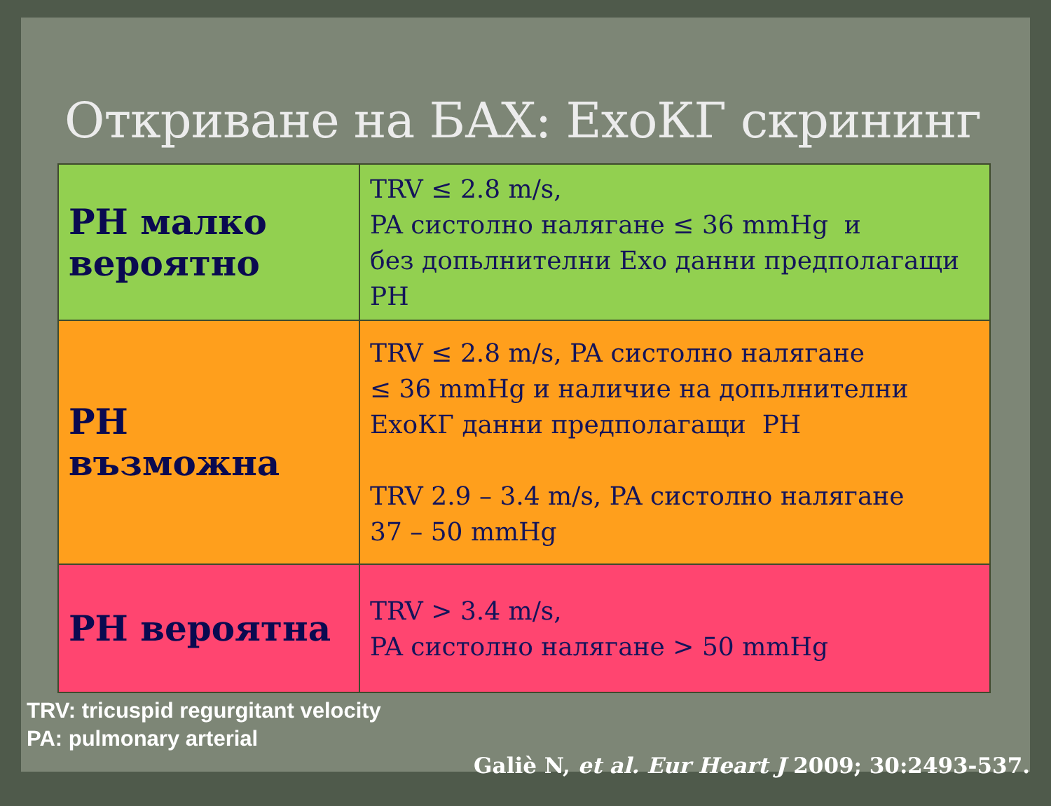Откриване на БАХ: ЕхоКГ скрининг
| PH малко вероятно | TRV ≤ 2.8 m/s, PA систолно налягане ≤ 36 mmHg и без допьлнителни Ехо данни предполагащи PH |
| PH възможна | TRV ≤ 2.8 m/s, PA систолно налягане ≤ 36 mmHg и наличие на допьлнителни ЕхоКГ данни предполагащи PH TRV 2.9 – 3.4 m/s, PA систолно налягане 37 – 50 mmHg |
| PH вероятна | TRV > 3.4 m/s, PA систолно налягане > 50 mmHg |
TRV: tricuspid regurgitant velocity
PA: pulmonary arterial
Galiè N, et al. Eur Heart J 2009; 30:2493-537.